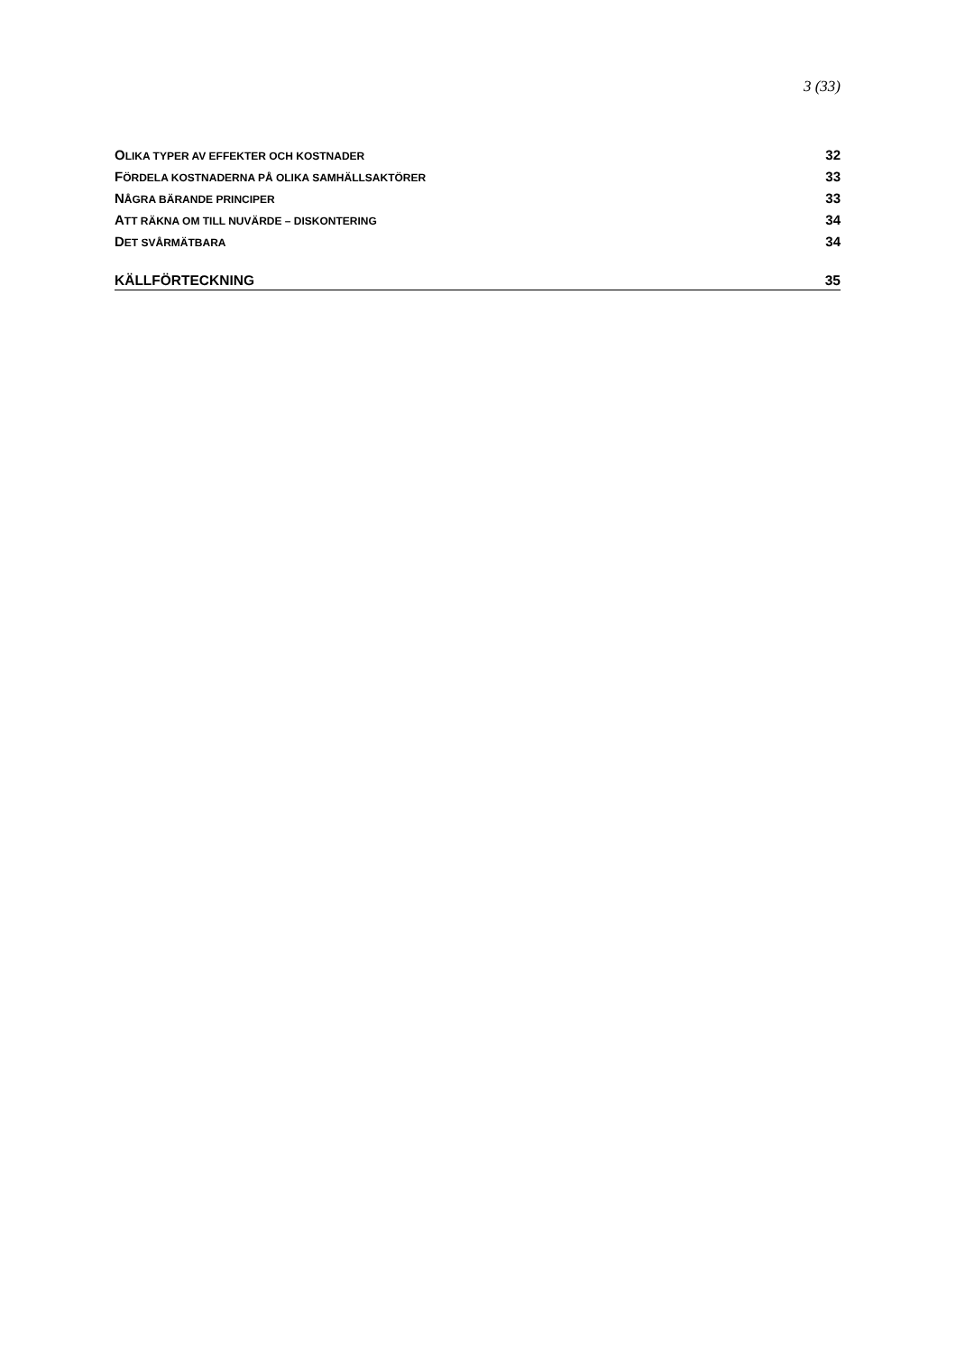3 (33)
OLIKA TYPER AV EFFEKTER OCH KOSTNADER 32
FÖRDELA KOSTNADERNA PÅ OLIKA SAMHÄLLSAKTÖRER 33
NÅGRA BÄRANDE PRINCIPER 33
ATT RÄKNA OM TILL NUVÄRDE – DISKONTERING 34
DET SVÅRMÄTBARA 34
KÄLLFÖRTECKNING 35